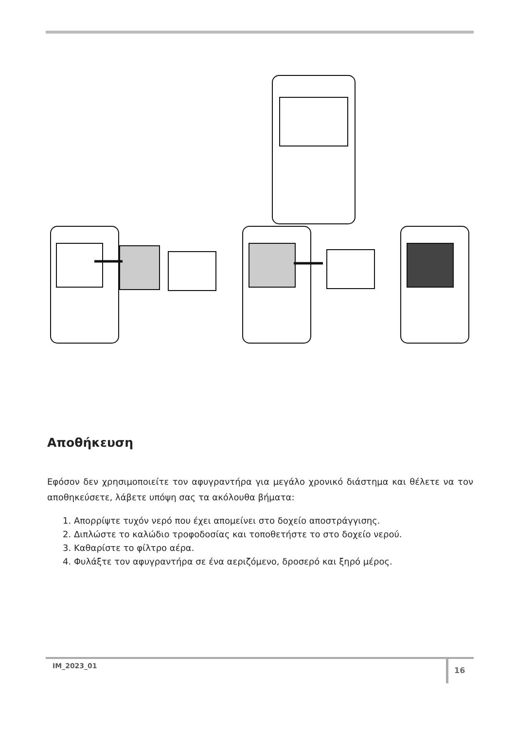Αποθήκευση
Εφόσον δεν χρησιμοποιείτε τον αφυγραντήρα για μεγάλο χρονικό διάστημα και θέλετε να τον αποθηκεύσετε, λάβετε υπόψη σας τα ακόλουθα βήματα:
1. Απορρίψτε τυχόν νερό που έχει απομείνει στο δοχείο αποστράγγισης.
2. Διπλώστε το καλώδιο τροφοδοσίας και τοποθετήστε το στο δοχείο νερού.
3. Καθαρίστε το φίλτρο αέρα.
4. Φυλάξτε τον αφυγραντήρα σε ένα αεριζόμενο, δροσερό και ξηρό μέρος.
IM_2023_01 16